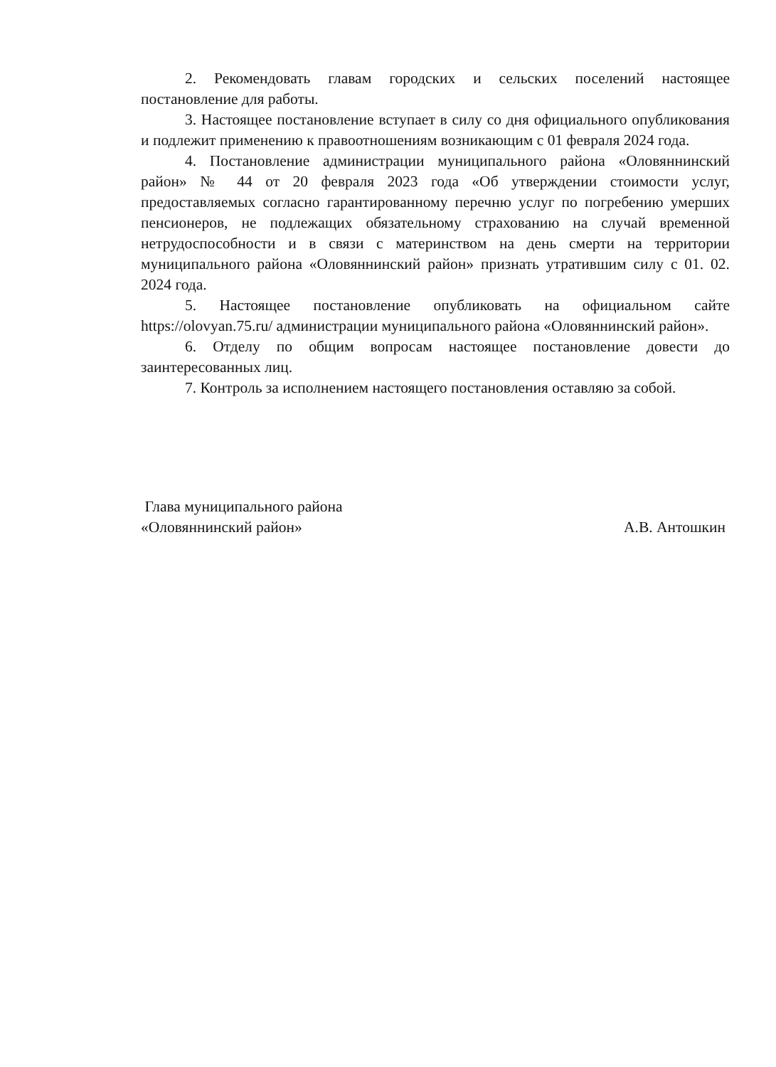2. Рекомендовать главам городских и сельских поселений настоящее постановление для работы.
3. Настоящее постановление вступает в силу со дня официального опубликования и подлежит применению к правоотношениям возникающим с 01 февраля 2024 года.
4. Постановление администрации муниципального района «Оловяннинский район» № 44 от 20 февраля 2023 года «Об утверждении стоимости услуг, предоставляемых согласно гарантированному перечню услуг по погребению умерших пенсионеров, не подлежащих обязательному страхованию на случай временной нетрудоспособности и в связи с материнством на день смерти на территории муниципального района «Оловяннинский район» признать утратившим силу с 01. 02. 2024 года.
5. Настоящее постановление опубликовать на официальном сайте https://olovyan.75.ru/ администрации муниципального района «Оловяннинский район».
6. Отделу по общим вопросам настоящее постановление довести до заинтересованных лиц.
7. Контроль за исполнением настоящего постановления оставляю за собой.
Глава муниципального района
«Оловяннинский район»
А.В. Антошкин